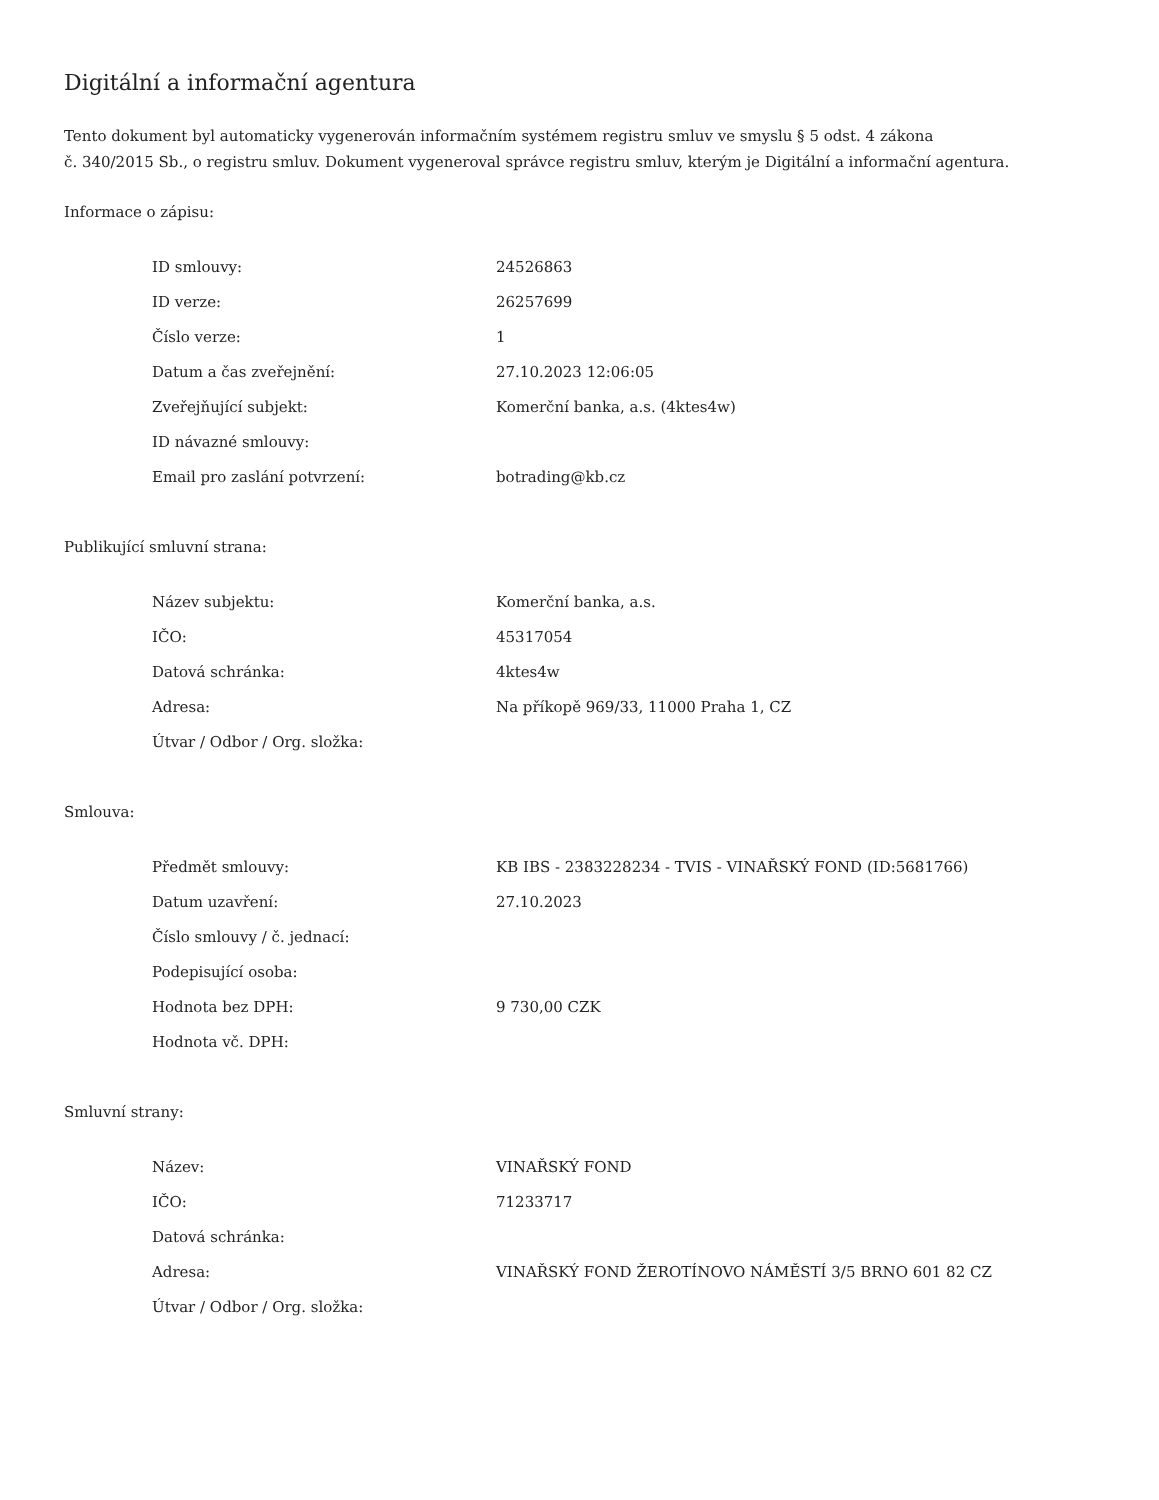Digitální a informační agentura
Tento dokument byl automaticky vygenerován informačním systémem registru smluv ve smyslu § 5 odst. 4 zákona
č. 340/2015 Sb., o registru smluv. Dokument vygeneroval správce registru smluv, kterým je Digitální a informační agentura.
Informace o zápisu:
| ID smlouvy: | 24526863 |
| ID verze: | 26257699 |
| Číslo verze: | 1 |
| Datum a čas zveřejnění: | 27.10.2023 12:06:05 |
| Zveřejňující subjekt: | Komerční banka, a.s. (4ktes4w) |
| ID návazné smlouvy: | |
| Email pro zaslání potvrzení: | botrading@kb.cz |
Publikující smluvní strana:
| Název subjektu: | Komerční banka, a.s. |
| IČO: | 45317054 |
| Datová schránka: | 4ktes4w |
| Adresa: | Na příkopě 969/33, 11000 Praha 1, CZ |
| Útvar / Odbor / Org. složka: | |
Smlouva:
| Předmět smlouvy: | KB IBS - 2383228234 - TVIS - VINAŘSKÝ FOND (ID:5681766) |
| Datum uzavření: | 27.10.2023 |
| Číslo smlouvy / č. jednací: | |
| Podepisující osoba: | |
| Hodnota bez DPH: | 9 730,00 CZK |
| Hodnota vč. DPH: | |
Smluvní strany:
| Název: | VINAŘSKÝ FOND |
| IČO: | 71233717 |
| Datová schránka: | |
| Adresa: | VINAŘSKÝ FOND ŽEROTÍNOVO NÁMĚSTÍ 3/5 BRNO 601 82 CZ |
| Útvar / Odbor / Org. složka: | |